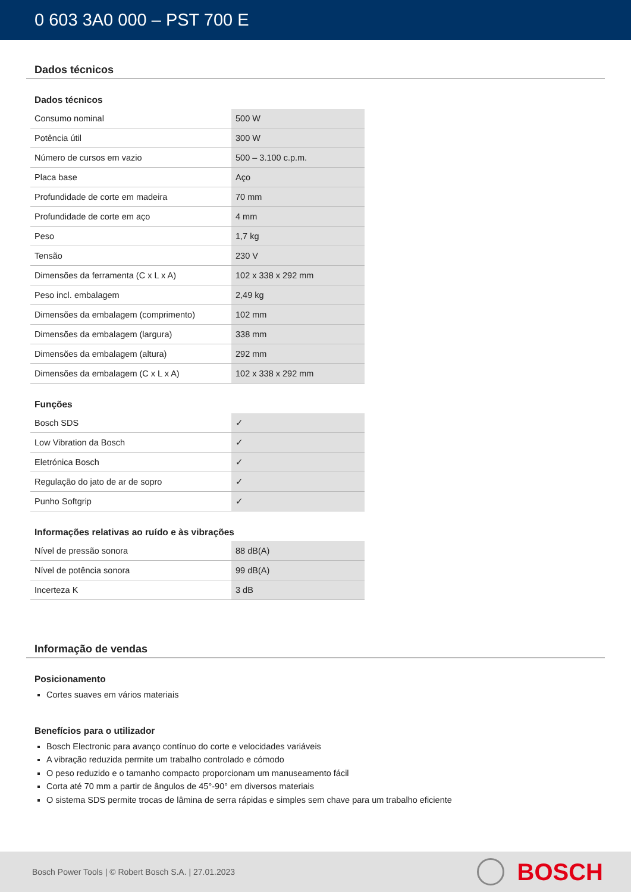0 603 3A0 000 – PST 700 E
Dados técnicos
Dados técnicos
| Consumo nominal | 500 W |
| Potência útil | 300 W |
| Número de cursos em vazio | 500 – 3.100 c.p.m. |
| Placa base | Aço |
| Profundidade de corte em madeira | 70 mm |
| Profundidade de corte em aço | 4 mm |
| Peso | 1,7 kg |
| Tensão | 230 V |
| Dimensões da ferramenta (C x L x A) | 102 x 338 x 292 mm |
| Peso incl. embalagem | 2,49 kg |
| Dimensões da embalagem (comprimento) | 102 mm |
| Dimensões da embalagem (largura) | 338 mm |
| Dimensões da embalagem (altura) | 292 mm |
| Dimensões da embalagem (C x L x A) | 102 x 338 x 292 mm |
Funções
| Bosch SDS | ✓ |
| Low Vibration da Bosch | ✓ |
| Eletrónica Bosch | ✓ |
| Regulação do jato de ar de sopro | ✓ |
| Punho Softgrip | ✓ |
Informações relativas ao ruído e às vibrações
| Nível de pressão sonora | 88 dB(A) |
| Nível de potência sonora | 99 dB(A) |
| Incerteza K | 3 dB |
Informação de vendas
Posicionamento
Cortes suaves em vários materiais
Benefícios para o utilizador
Bosch Electronic para avanço contínuo do corte e velocidades variáveis
A vibração reduzida permite um trabalho controlado e cómodo
O peso reduzido e o tamanho compacto proporcionam um manuseamento fácil
Corta até 70 mm a partir de ângulos de 45°-90° em diversos materiais
O sistema SDS permite trocas de lâmina de serra rápidas e simples sem chave para um trabalho eficiente
Bosch Power Tools | © Robert Bosch S.A. | 27.01.2023
BOSCH